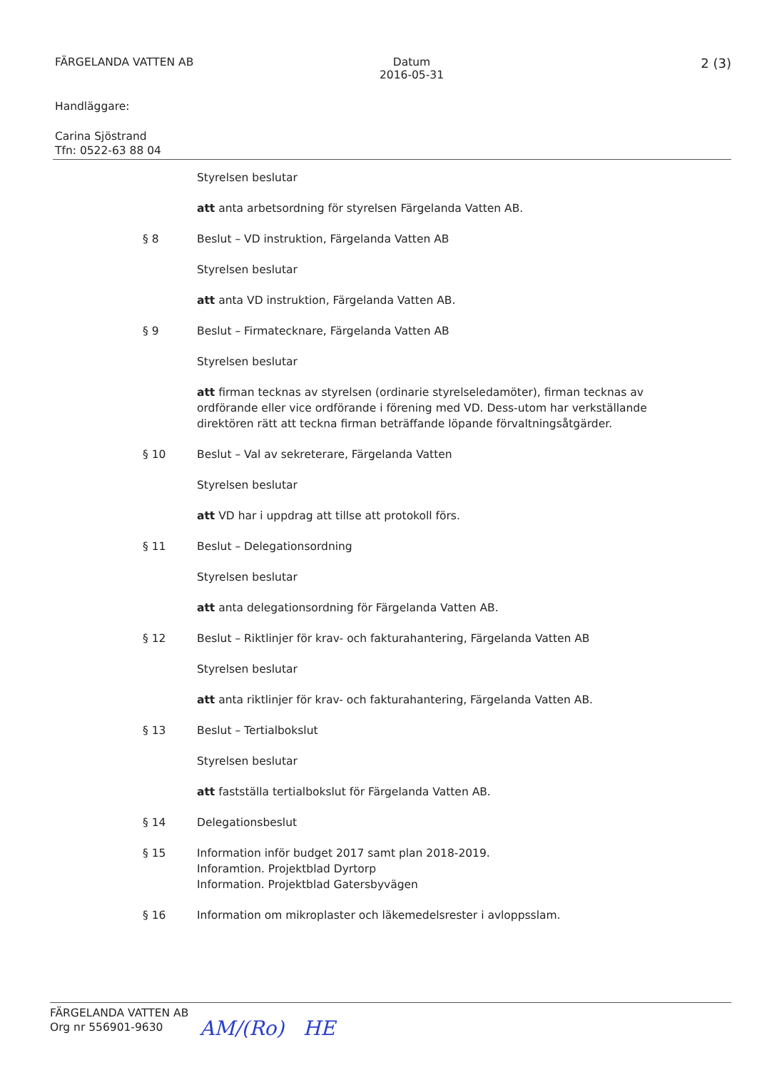FÄRGELANDA VATTEN AB Datum
2016-05-31
2 (3)
Handläggare:
Carina Sjöstrand
Tfn: 0522-63 88 04
Styrelsen beslutar
att anta arbetsordning för styrelsen Färgelanda Vatten AB.
§ 8 Beslut – VD instruktion, Färgelanda Vatten AB
Styrelsen beslutar
att anta VD instruktion, Färgelanda Vatten AB.
§ 9 Beslut – Firmatecknare, Färgelanda Vatten AB
Styrelsen beslutar
att firman tecknas av styrelsen (ordinarie styrelseledamöter), firman tecknas av ordförande eller vice ordförande i förening med VD. Dess-utom har verkställande direktören rätt att teckna firman beträffande löpande förvaltningsåtgärder.
§ 10 Beslut – Val av sekreterare, Färgelanda Vatten
Styrelsen beslutar
att VD har i uppdrag att tillse att protokoll förs.
§ 11 Beslut – Delegationsordning
Styrelsen beslutar
att anta delegationsordning för Färgelanda Vatten AB.
§ 12 Beslut – Riktlinjer för krav- och fakturahantering, Färgelanda Vatten AB
Styrelsen beslutar
att anta riktlinjer för krav- och fakturahantering, Färgelanda Vatten AB.
§ 13 Beslut – Tertialbokslut
Styrelsen beslutar
att fastställa tertialbokslut för Färgelanda Vatten AB.
§ 14 Delegationsbeslut
§ 15 Information inför budget 2017 samt plan 2018-2019.
Inforamtion. Projektblad Dyrtorp
Information. Projektblad Gatersbyvägen
§ 16 Information om mikroplaster och läkemedelsrester i avloppsslam.
FÄRGELANDA VATTEN AB
Org nr 556901-9630
AM/(Ro) HE